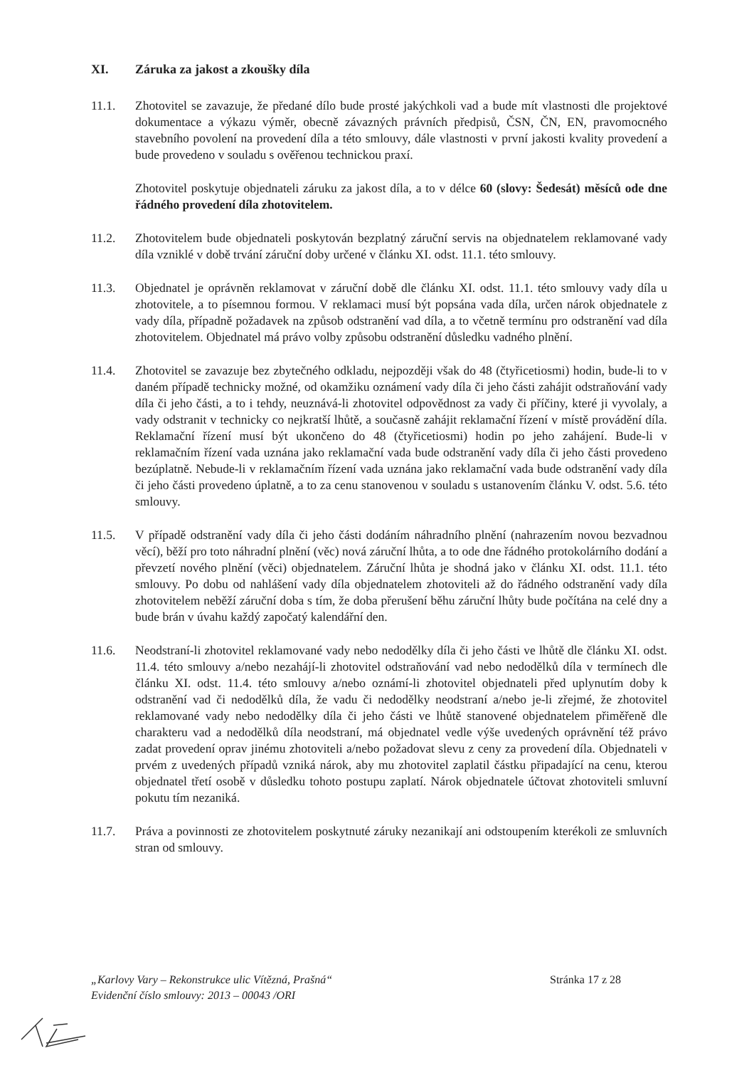XI. Záruka za jakost a zkoušky díla
11.1. Zhotovitel se zavazuje, že předané dílo bude prosté jakýchkoli vad a bude mít vlastnosti dle projektové dokumentace a výkazu výměr, obecně závazných právních předpisů, ČSN, ČN, EN, pravomocného stavebního povolení na provedení díla a této smlouvy, dále vlastnosti v první jakosti kvality provedení a bude provedeno v souladu s ověřenou technickou praxí.
Zhotovitel poskytuje objednateli záruku za jakost díla, a to v délce 60 (slovy: Šedesát) měsíců ode dne řádného provedení díla zhotovitelem.
11.2. Zhotovitelem bude objednateli poskytován bezplatný záruční servis na objednatelem reklamované vady díla vzniklé v době trvání záruční doby určené v článku XI. odst. 11.1. této smlouvy.
11.3. Objednatel je oprávněn reklamovat v záruční době dle článku XI. odst. 11.1. této smlouvy vady díla u zhotovitele, a to písemnou formou. V reklamaci musí být popsána vada díla, určen nárok objednatele z vady díla, případně požadavek na způsob odstranění vad díla, a to včetně termínu pro odstranění vad díla zhotovitelem. Objednatel má právo volby způsobu odstranění důsledku vadného plnění.
11.4. Zhotovitel se zavazuje bez zbytečného odkladu, nejpozději však do 48 (čtyřicetiosmi) hodin, bude-li to v daném případě technicky možné, od okamžiku oznámení vady díla či jeho části zahájit odstraňování vady díla či jeho části, a to i tehdy, neuznává-li zhotovitel odpovědnost za vady či příčiny, které ji vyvolaly, a vady odstranit v technicky co nejkratší lhůtě, a současně zahájit reklamační řízení v místě provádění díla. Reklamační řízení musí být ukončeno do 48 (čtyřicetiosmi) hodin po jeho zahájení. Bude-li v reklamačním řízení vada uznána jako reklamační vada bude odstranění vady díla či jeho části provedeno bezúplatně. Nebude-li v reklamačním řízení vada uznána jako reklamační vada bude odstranění vady díla či jeho části provedeno úplatně, a to za cenu stanovenou v souladu s ustanovením článku V. odst. 5.6. této smlouvy.
11.5. V případě odstranění vady díla či jeho části dodáním náhradního plnění (nahrazením novou bezvadnou věcí), běží pro toto náhradní plnění (věc) nová záruční lhůta, a to ode dne řádného protokolárního dodání a převzetí nového plnění (věci) objednatelem. Záruční lhůta je shodná jako v článku XI. odst. 11.1. této smlouvy. Po dobu od nahlášení vady díla objednatelem zhotoviteli až do řádného odstranění vady díla zhotovitelem neběží záruční doba s tím, že doba přerušení běhu záruční lhůty bude počítána na celé dny a bude brán v úvahu každý započatý kalendářní den.
11.6. Neodstraní-li zhotovitel reklamované vady nebo nedodělky díla či jeho části ve lhůtě dle článku XI. odst. 11.4. této smlouvy a/nebo nezahájí-li zhotovitel odstraňování vad nebo nedodělků díla v termínech dle článku XI. odst. 11.4. této smlouvy a/nebo oznámí-li zhotovitel objednateli před uplynutím doby k odstranění vad či nedodělků díla, že vadu či nedodělky neodstraní a/nebo je-li zřejmé, že zhotovitel reklamované vady nebo nedodělky díla či jeho části ve lhůtě stanovené objednatelem přiměřeně dle charakteru vad a nedodělků díla neodstraní, má objednatel vedle výše uvedených oprávnění též právo zadat provedení oprav jinému zhotoviteli a/nebo požadovat slevu z ceny za provedení díla. Objednateli v prvém z uvedených případů vzniká nárok, aby mu zhotovitel zaplatil částku připadající na cenu, kterou objednatel třetí osobě v důsledku tohoto postupu zaplatí. Nárok objednatele účtovat zhotoviteli smluvní pokutu tím nezaniká.
11.7. Práva a povinnosti ze zhotovitelem poskytnuté záruky nezanikají ani odstoupením kterékoli ze smluvních stran od smlouvy.
„Karlovy Vary – Rekonstrukce ulic Vítězná, Prašná“Evidenční číslo smlouvy: 2013 – 00043 /ORI
Stránka 17 z 28